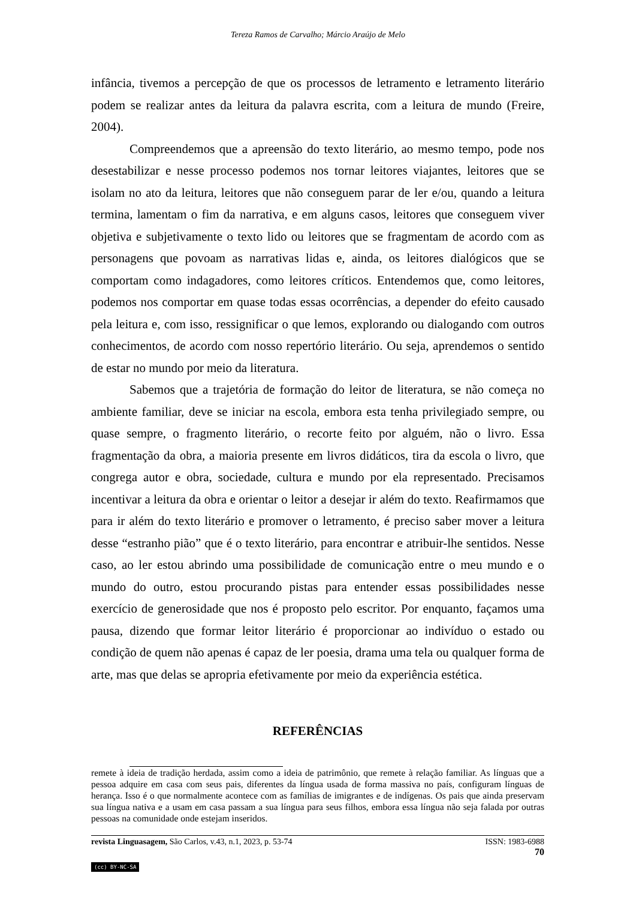Tereza Ramos de Carvalho; Márcio Araújo de Melo
infância, tivemos a percepção de que os processos de letramento e letramento literário podem se realizar antes da leitura da palavra escrita, com a leitura de mundo (Freire, 2004).
Compreendemos que a apreensão do texto literário, ao mesmo tempo, pode nos desestabilizar e nesse processo podemos nos tornar leitores viajantes, leitores que se isolam no ato da leitura, leitores que não conseguem parar de ler e/ou, quando a leitura termina, lamentam o fim da narrativa, e em alguns casos, leitores que conseguem viver objetiva e subjetivamente o texto lido ou leitores que se fragmentam de acordo com as personagens que povoam as narrativas lidas e, ainda, os leitores dialógicos que se comportam como indagadores, como leitores críticos. Entendemos que, como leitores, podemos nos comportar em quase todas essas ocorrências, a depender do efeito causado pela leitura e, com isso, ressignificar o que lemos, explorando ou dialogando com outros conhecimentos, de acordo com nosso repertório literário. Ou seja, aprendemos o sentido de estar no mundo por meio da literatura.
Sabemos que a trajetória de formação do leitor de literatura, se não começa no ambiente familiar, deve se iniciar na escola, embora esta tenha privilegiado sempre, ou quase sempre, o fragmento literário, o recorte feito por alguém, não o livro. Essa fragmentação da obra, a maioria presente em livros didáticos, tira da escola o livro, que congrega autor e obra, sociedade, cultura e mundo por ela representado. Precisamos incentivar a leitura da obra e orientar o leitor a desejar ir além do texto. Reafirmamos que para ir além do texto literário e promover o letramento, é preciso saber mover a leitura desse “estranho pião” que é o texto literário, para encontrar e atribuir-lhe sentidos. Nesse caso, ao ler estou abrindo uma possibilidade de comunicação entre o meu mundo e o mundo do outro, estou procurando pistas para entender essas possibilidades nesse exercício de generosidade que nos é proposto pelo escritor. Por enquanto, façamos uma pausa, dizendo que formar leitor literário é proporcionar ao indivíduo o estado ou condição de quem não apenas é capaz de ler poesia, drama uma tela ou qualquer forma de arte, mas que delas se apropria efetivamente por meio da experiência estética.
REFERÊNCIAS
remete à ideia de tradição herdada, assim como a ideia de patrimônio, que remete à relação familiar. As línguas que a pessoa adquire em casa com seus pais, diferentes da língua usada de forma massiva no país, configuram línguas de herança. Isso é o que normalmente acontece com as famílias de imigrantes e de indígenas. Os pais que ainda preservam sua língua nativa e a usam em casa passam a sua língua para seus filhos, embora essa língua não seja falada por outras pessoas na comunidade onde estejam inseridos.
revista Linguasagem, São Carlos, v.43, n.1, 2023, p. 53-74 ISSN: 1983-6988
70
(cc) BY-NC-SA